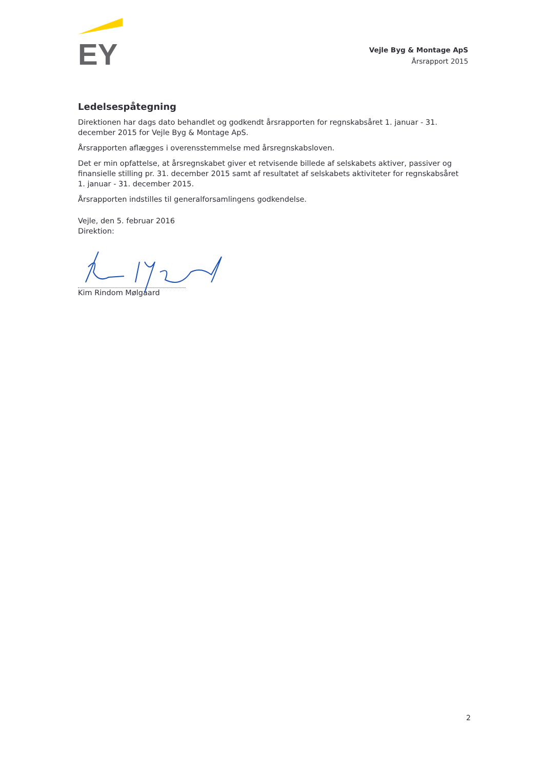EY
Vejle Byg & Montage ApS
Årsrapport 2015
Ledelsespåtegning
Direktionen har dags dato behandlet og godkendt årsrapporten for regnskabsåret 1. januar - 31. december 2015 for Vejle Byg & Montage ApS.
Årsrapporten aflægges i overensstemmelse med årsregnskabsloven.
Det er min opfattelse, at årsregnskabet giver et retvisende billede af selskabets aktiver, passiver og finansielle stilling pr. 31. december 2015 samt af resultatet af selskabets aktiviteter for regnskabsåret 1. januar - 31. december 2015.
Årsrapporten indstilles til generalforsamlingens godkendelse.
Vejle, den 5. februar 2016
Direktion:
Kim Rindom Mølgaard
2